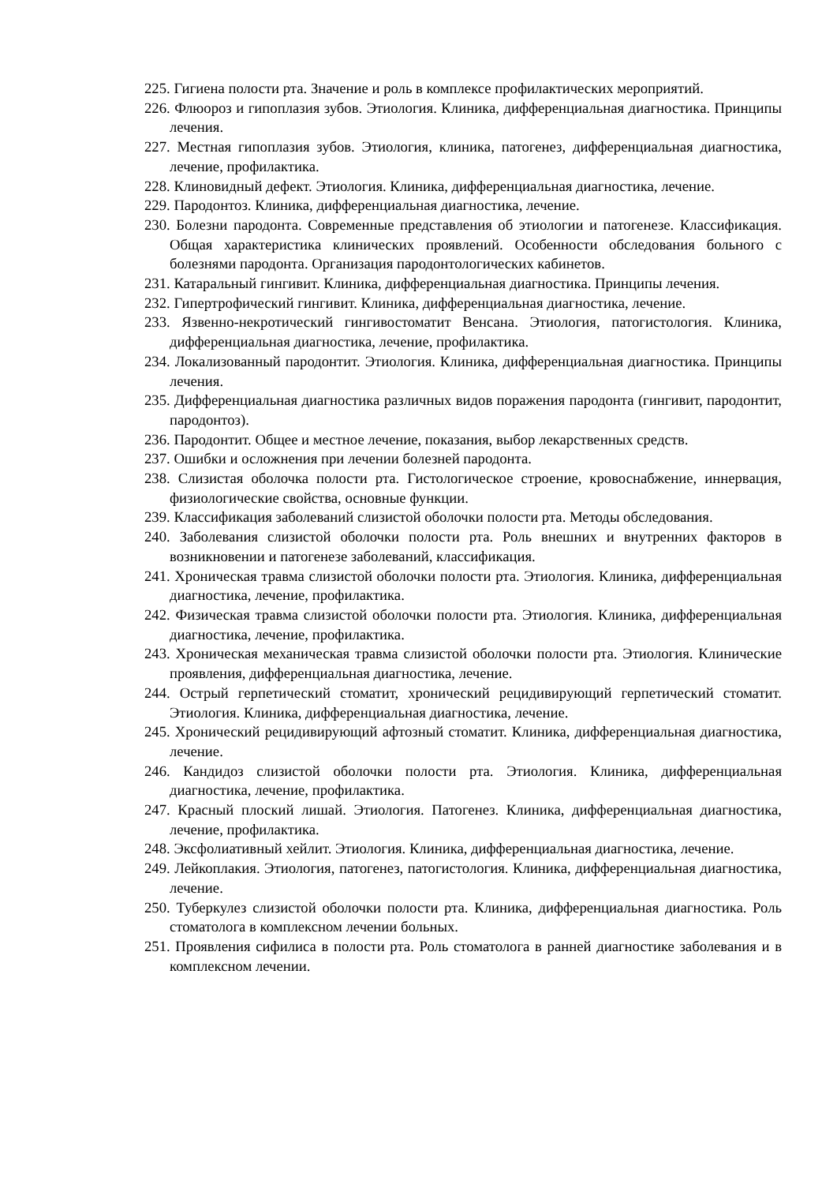225. Гигиена полости рта. Значение и роль в комплексе профилактических мероприятий.
226. Флюороз и гипоплазия зубов. Этиология. Клиника, дифференциальная диагностика. Принципы лечения.
227. Местная гипоплазия зубов. Этиология, клиника, патогенез, дифференциальная диагностика, лечение, профилактика.
228. Клиновидный дефект. Этиология. Клиника, дифференциальная диагностика, лечение.
229. Пародонтоз. Клиника, дифференциальная диагностика, лечение.
230. Болезни пародонта. Современные представления об этиологии и патогенезе. Классификация. Общая характеристика клинических проявлений. Особенности обследования больного с болезнями пародонта. Организация пародонтологических кабинетов.
231. Катаральный гингивит. Клиника, дифференциальная диагностика. Принципы лечения.
232. Гипертрофический гингивит. Клиника, дифференциальная диагностика, лечение.
233. Язвенно-некротический гингивостоматит Венсана. Этиология, патогистология. Клиника, дифференциальная диагностика, лечение, профилактика.
234. Локализованный пародонтит. Этиология. Клиника, дифференциальная диагностика. Принципы лечения.
235. Дифференциальная диагностика различных видов поражения пародонта (гингивит, пародонтит, пародонтоз).
236. Пародонтит. Общее и местное лечение, показания, выбор лекарственных средств.
237. Ошибки и осложнения при лечении болезней пародонта.
238. Слизистая оболочка полости рта. Гистологическое строение, кровоснабжение, иннервация, физиологические свойства, основные функции.
239. Классификация заболеваний слизистой оболочки полости рта. Методы обследования.
240. Заболевания слизистой оболочки полости рта. Роль внешних и внутренних факторов в возникновении и патогенезе заболеваний, классификация.
241. Хроническая травма слизистой оболочки полости рта. Этиология. Клиника, дифференциальная диагностика, лечение, профилактика.
242. Физическая травма слизистой оболочки полости рта. Этиология. Клиника, дифференциальная диагностика, лечение, профилактика.
243. Хроническая механическая травма слизистой оболочки полости рта. Этиология. Клинические проявления, дифференциальная диагностика, лечение.
244. Острый герпетический стоматит, хронический рецидивирующий герпетический стоматит. Этиология. Клиника, дифференциальная диагностика, лечение.
245. Хронический рецидивирующий афтозный стоматит. Клиника, дифференциальная диагностика, лечение.
246. Кандидоз слизистой оболочки полости рта. Этиология. Клиника, дифференциальная диагностика, лечение, профилактика.
247. Красный плоский лишай. Этиология. Патогенез. Клиника, дифференциальная диагностика, лечение, профилактика.
248. Эксфолиативный хейлит. Этиология. Клиника, дифференциальная диагностика, лечение.
249. Лейкоплакия. Этиология, патогенез, патогистология. Клиника, дифференциальная диагностика, лечение.
250. Туберкулез слизистой оболочки полости рта. Клиника, дифференциальная диагностика. Роль стоматолога в комплексном лечении больных.
251. Проявления сифилиса в полости рта. Роль стоматолога в ранней диагностике заболевания и в комплексном лечении.